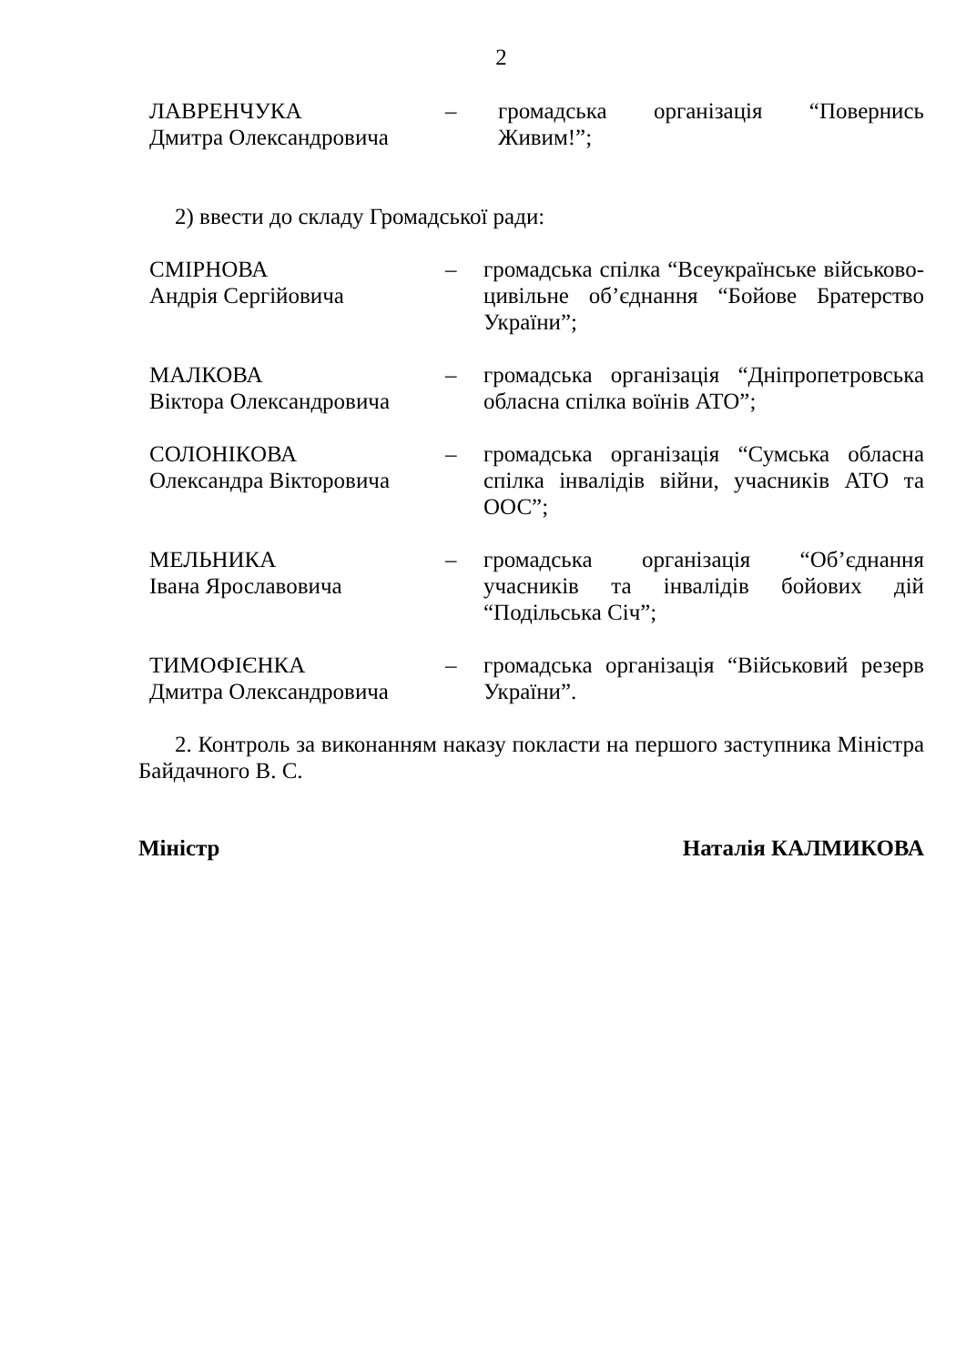2
ЛАВРЕНЧУКА
Дмитра Олександровича
– громадська організація “Повернись Живим!”;
2) ввести до складу Громадської ради:
СМІРНОВА
Андрія Сергійовича
– громадська спілка “Всеукраїнське військово-цивільне об’єднання “Бойове Братерство України”;
МАЛКОВА
Віктора Олександровича
– громадська організація “Дніпропетровська обласна спілка воїнів АТО”;
СОЛОНІКОВА
Олександра Вікторовича
– громадська організація “Сумська обласна спілка інвалідів війни, учасників АТО та ООС”;
МЕЛЬНИКА
Івана Ярославовича
– громадська організація “Об’єднання учасників та інвалідів бойових дій “Подільська Січ”;
ТИМОФІЄНКА
Дмитра Олександровича
– громадська організація “Військовий резерв України”.
2. Контроль за виконанням наказу покласти на першого заступника Міністра Байдачного В. С.
Міністр Наталія КАЛМИКОВА